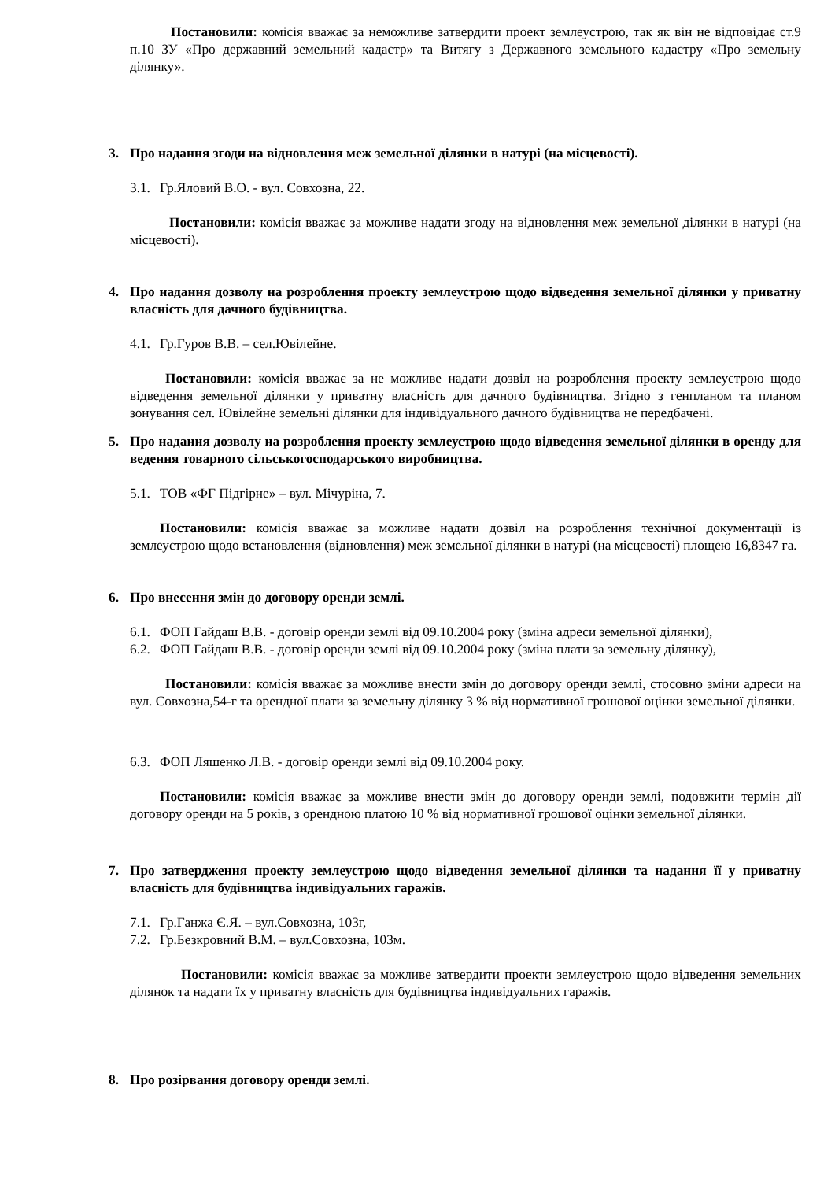Постановили: комісія вважає за неможливе затвердити проект землеустрою, так як він не відповідає ст.9 п.10 ЗУ «Про державний земельний кадастр» та Витягу з Державного земельного кадастру «Про земельну ділянку».
3. Про надання згоди на відновлення меж земельної ділянки в натурі (на місцевості).
3.1. Гр.Яловий В.О. - вул. Совхозна, 22.
Постановили: комісія вважає за можливе надати згоду на відновлення меж земельної ділянки в натурі (на місцевості).
4. Про надання дозволу на розроблення проекту землеустрою щодо відведення земельної ділянки у приватну власність для дачного будівництва.
4.1. Гр.Гуров В.В. – сел.Ювілейне.
Постановили: комісія вважає за не можливе надати дозвіл на розроблення проекту землеустрою щодо відведення земельної ділянки у приватну власність для дачного будівництва. Згідно з генпланом та планом зонування сел. Ювілейне земельні ділянки для індивідуального дачного будівництва не передбачені.
5. Про надання дозволу на розроблення проекту землеустрою щодо відведення земельної ділянки в оренду для ведення товарного сільськогосподарського виробництва.
5.1. ТОВ «ФГ Підгірне» – вул. Мічуріна, 7.
Постановили: комісія вважає за можливе надати дозвіл на розроблення технічної документації із землеустрою щодо встановлення (відновлення) меж земельної ділянки в натурі (на місцевості) площею 16,8347 га.
6. Про внесення змін до договору оренди землі.
6.1. ФОП Гайдаш В.В. - договір оренди землі від 09.10.2004 року (зміна адреси земельної ділянки),
6.2. ФОП Гайдаш В.В. - договір оренди землі від 09.10.2004 року (зміна плати за земельну ділянку),
Постановили: комісія вважає за можливе внести змін до договору оренди землі, стосовно зміни адреси на вул. Совхозна,54-г та орендної плати за земельну ділянку 3 % від нормативної грошової оцінки земельної ділянки.
6.3. ФОП Ляшенко Л.В. - договір оренди землі від 09.10.2004 року.
Постановили: комісія вважає за можливе внести змін до договору оренди землі, подовжити термін дії договору оренди на 5 років, з орендною платою 10 % від нормативної грошової оцінки земельної ділянки.
7. Про затвердження проекту землеустрою щодо відведення земельної ділянки та надання її у приватну власність для будівництва індивідуальних гаражів.
7.1. Гр.Ганжа Є.Я. – вул.Совхозна, 103г,
7.2. Гр.Безкровний В.М. – вул.Совхозна, 103м.
Постановили: комісія вважає за можливе затвердити проекти землеустрою щодо відведення земельних ділянок та надати їх у приватну власність для будівництва індивідуальних гаражів.
8. Про розірвання договору оренди землі.